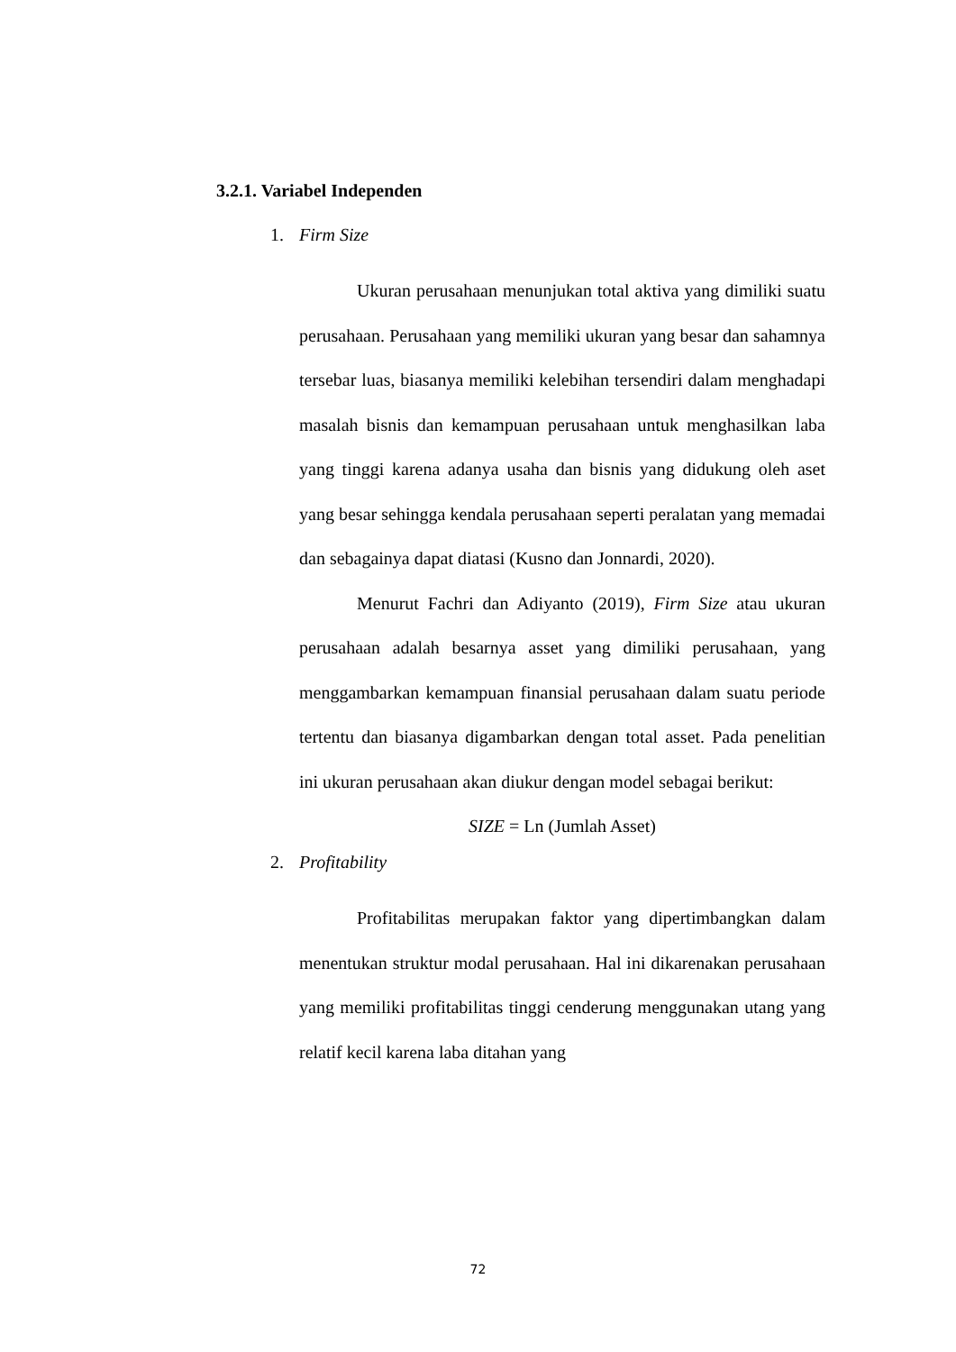3.2.1. Variabel Independen
1. Firm Size
Ukuran perusahaan menunjukan total aktiva yang dimiliki suatu perusahaan. Perusahaan yang memiliki ukuran yang besar dan sahamnya tersebar luas, biasanya memiliki kelebihan tersendiri dalam menghadapi masalah bisnis dan kemampuan perusahaan untuk menghasilkan laba yang tinggi karena adanya usaha dan bisnis yang didukung oleh aset yang besar sehingga kendala perusahaan seperti peralatan yang memadai dan sebagainya dapat diatasi (Kusno dan Jonnardi, 2020).
Menurut Fachri dan Adiyanto (2019), Firm Size atau ukuran perusahaan adalah besarnya asset yang dimiliki perusahaan, yang menggambarkan kemampuan finansial perusahaan dalam suatu periode tertentu dan biasanya digambarkan dengan total asset. Pada penelitian ini ukuran perusahaan akan diukur dengan model sebagai berikut:
SIZE = Ln (Jumlah Asset)
2. Profitability
Profitabilitas merupakan faktor yang dipertimbangkan dalam menentukan struktur modal perusahaan. Hal ini dikarenakan perusahaan yang memiliki profitabilitas tinggi cenderung menggunakan utang yang relatif kecil karena laba ditahan yang
72